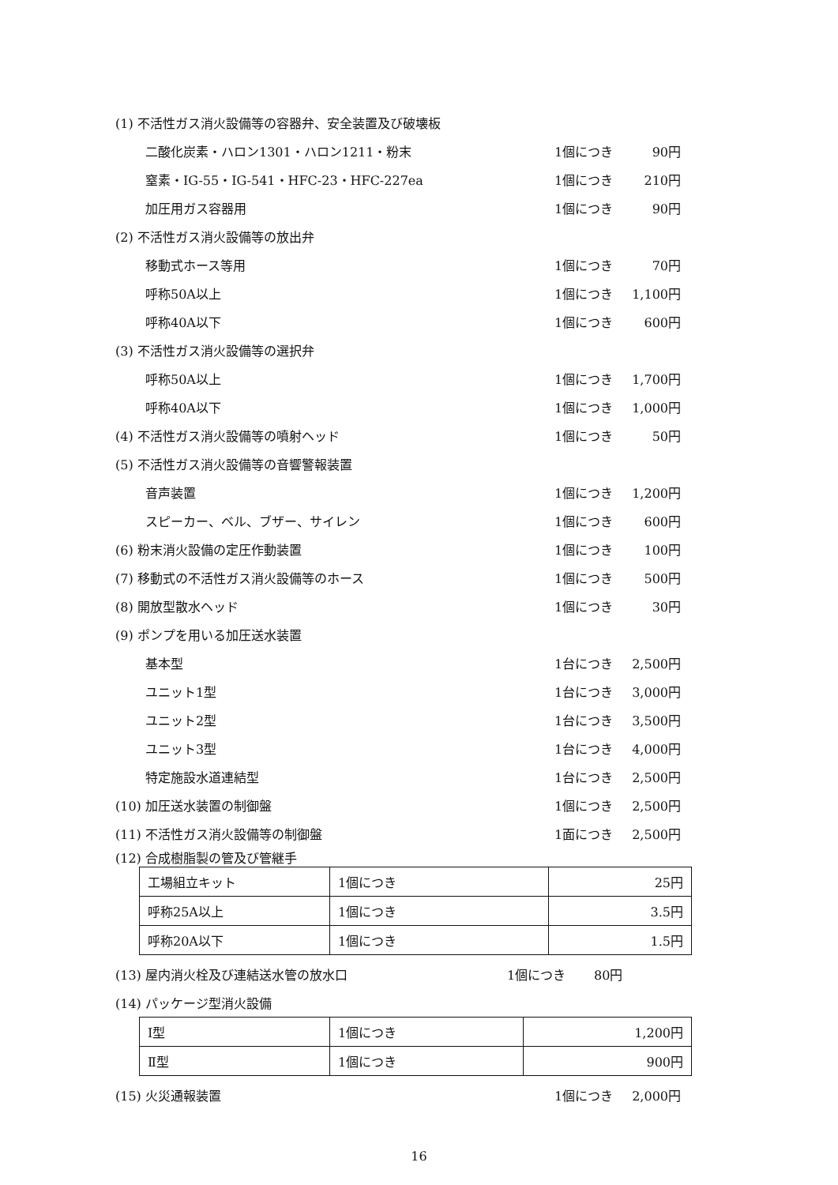(1) 不活性ガス消火設備等の容器弁、安全装置及び破壊板
二酸化炭素・ハロン1301・ハロン1211・粉末 1個につき 90円
窒素・IG-55・IG-541・HFC-23・HFC-227ea 1個につき 210円
加圧用ガス容器用 1個につき 90円
(2) 不活性ガス消火設備等の放出弁
移動式ホース等用 1個につき 70円
呼称50A以上 1個につき 1,100円
呼称40A以下 1個につき 600円
(3) 不活性ガス消火設備等の選択弁
呼称50A以上 1個につき 1,700円
呼称40A以下 1個につき 1,000円
(4) 不活性ガス消火設備等の噴射ヘッド 1個につき 50円
(5) 不活性ガス消火設備等の音響警報装置
音声装置 1個につき 1,200円
スピーカー、ベル、ブザー、サイレン 1個につき 600円
(6) 粉末消火設備の定圧作動装置 1個につき 100円
(7) 移動式の不活性ガス消火設備等のホース 1個につき 500円
(8) 開放型散水ヘッド 1個につき 30円
(9) ポンプを用いる加圧送水装置
基本型 1台につき 2,500円
ユニット1型 1台につき 3,000円
ユニット2型 1台につき 3,500円
ユニット3型 1台につき 4,000円
特定施設水道連結型 1台につき 2,500円
(10) 加圧送水装置の制御盤 1個につき 2,500円
(11) 不活性ガス消火設備等の制御盤 1面につき 2,500円
(12) 合成樹脂製の管及び管継手
| 工場組立キット | 1個につき | 25円 |
| 呼称25A以上 | 1個につき | 3.5円 |
| 呼称20A以下 | 1個につき | 1.5円 |
(13) 屋内消火栓及び連結送水管の放水口 1個につき 80円
(14) パッケージ型消火設備
| Ⅰ型 | 1個につき | 1,200円 |
| Ⅱ型 | 1個につき | 900円 |
(15) 火災通報装置 1個につき 2,000円
16